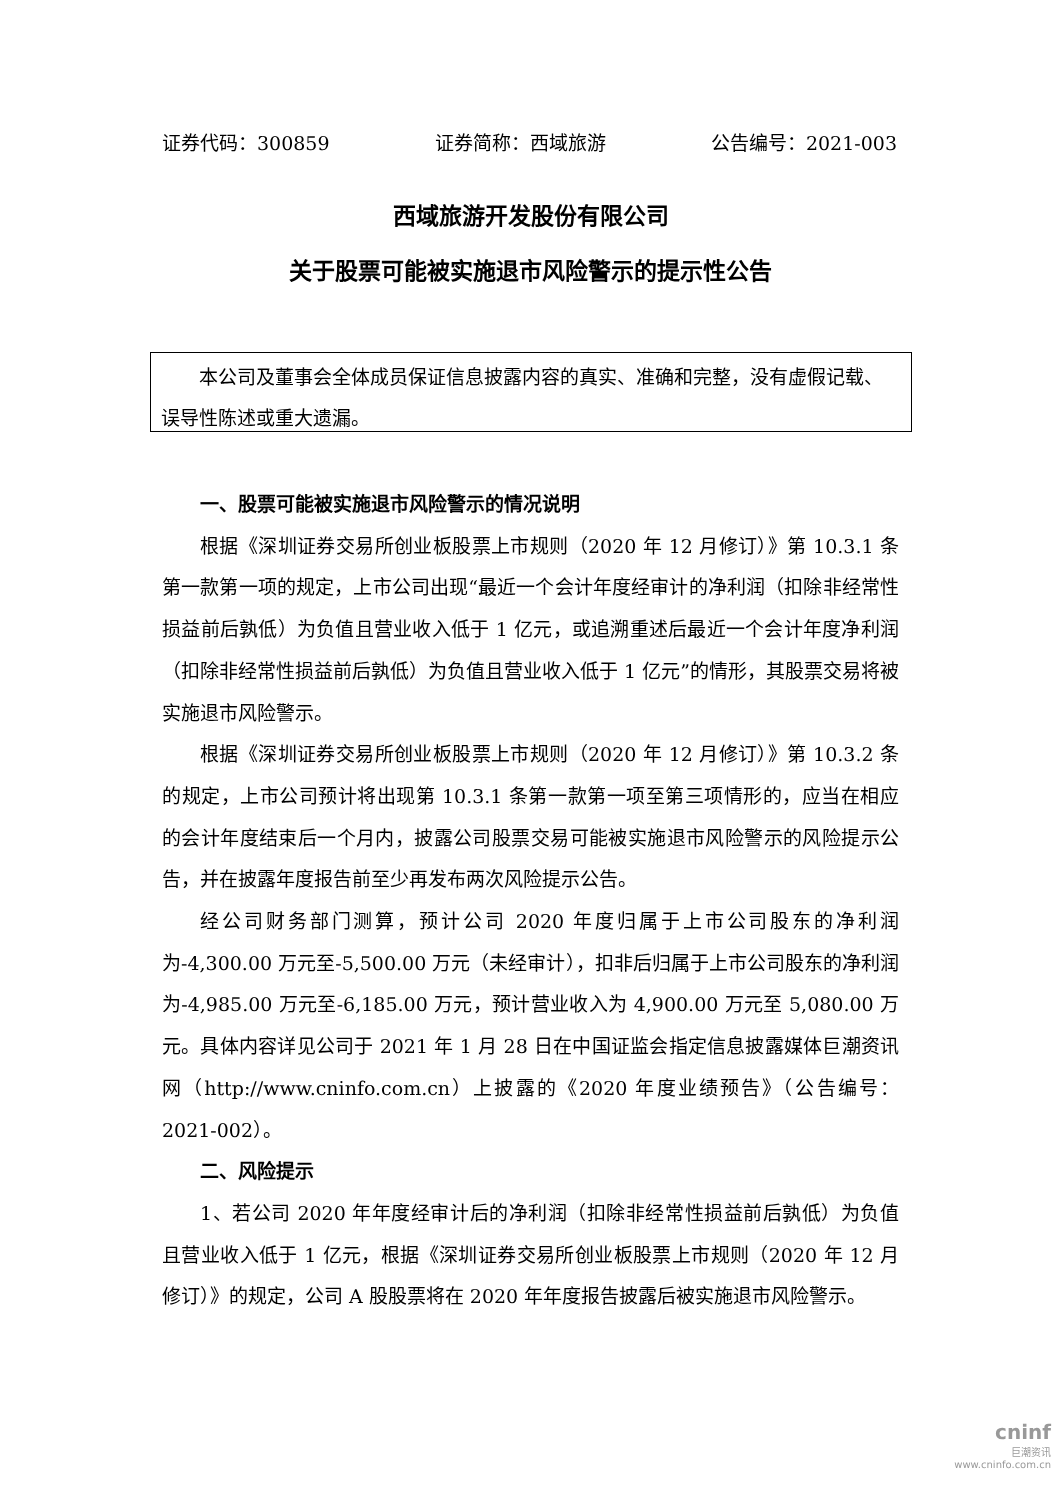证券代码：300859 证券简称：西域旅游 公告编号：2021-003
西域旅游开发股份有限公司
关于股票可能被实施退市风险警示的提示性公告
  本公司及董事会全体成员保证信息披露内容的真实、准确和完整，没有虚假记载、误导性陈述或重大遗漏。
一、股票可能被实施退市风险警示的情况说明
根据《深圳证券交易所创业板股票上市规则（2020 年 12 月修订）》第 10.3.1 条第一款第一项的规定，上市公司出现“最近一个会计年度经审计的净利润（扣除非经常性损益前后孰低）为负值且营业收入低于 1 亿元，或追溯重述后最近一个会计年度净利润（扣除非经常性损益前后孰低）为负值且营业收入低于 1 亿元”的情形，其股票交易将被实施退市风险警示。
根据《深圳证券交易所创业板股票上市规则（2020 年 12 月修订）》第 10.3.2 条的规定，上市公司预计将出现第 10.3.1 条第一款第一项至第三项情形的，应当在相应的会计年度结束后一个月内，披露公司股票交易可能被实施退市风险警示的风险提示公告，并在披露年度报告前至少再发布两次风险提示公告。
经公司财务部门测算，预计公司 2020 年度归属于上市公司股东的净利润为-4,300.00 万元至-5,500.00 万元（未经审计），扣非后归属于上市公司股东的净利润为-4,985.00 万元至-6,185.00 万元，预计营业收入为 4,900.00 万元至 5,080.00 万元。具体内容详见公司于 2021 年 1 月 28 日在中国证监会指定信息披露媒体巨潮资讯网（http://www.cninfo.com.cn）上披露的《2020 年度业绩预告》（公告编号：2021-002）。
二、风险提示
1、若公司 2020 年年度经审计后的净利润（扣除非经常性损益前后孰低）为负值且营业收入低于 1 亿元，根据《深圳证券交易所创业板股票上市规则（2020 年 12 月修订）》的规定，公司 A 股股票将在 2020 年年度报告披露后被实施退市风险警示。
cninf
巨潮资讯
www.cninfo.com.cn